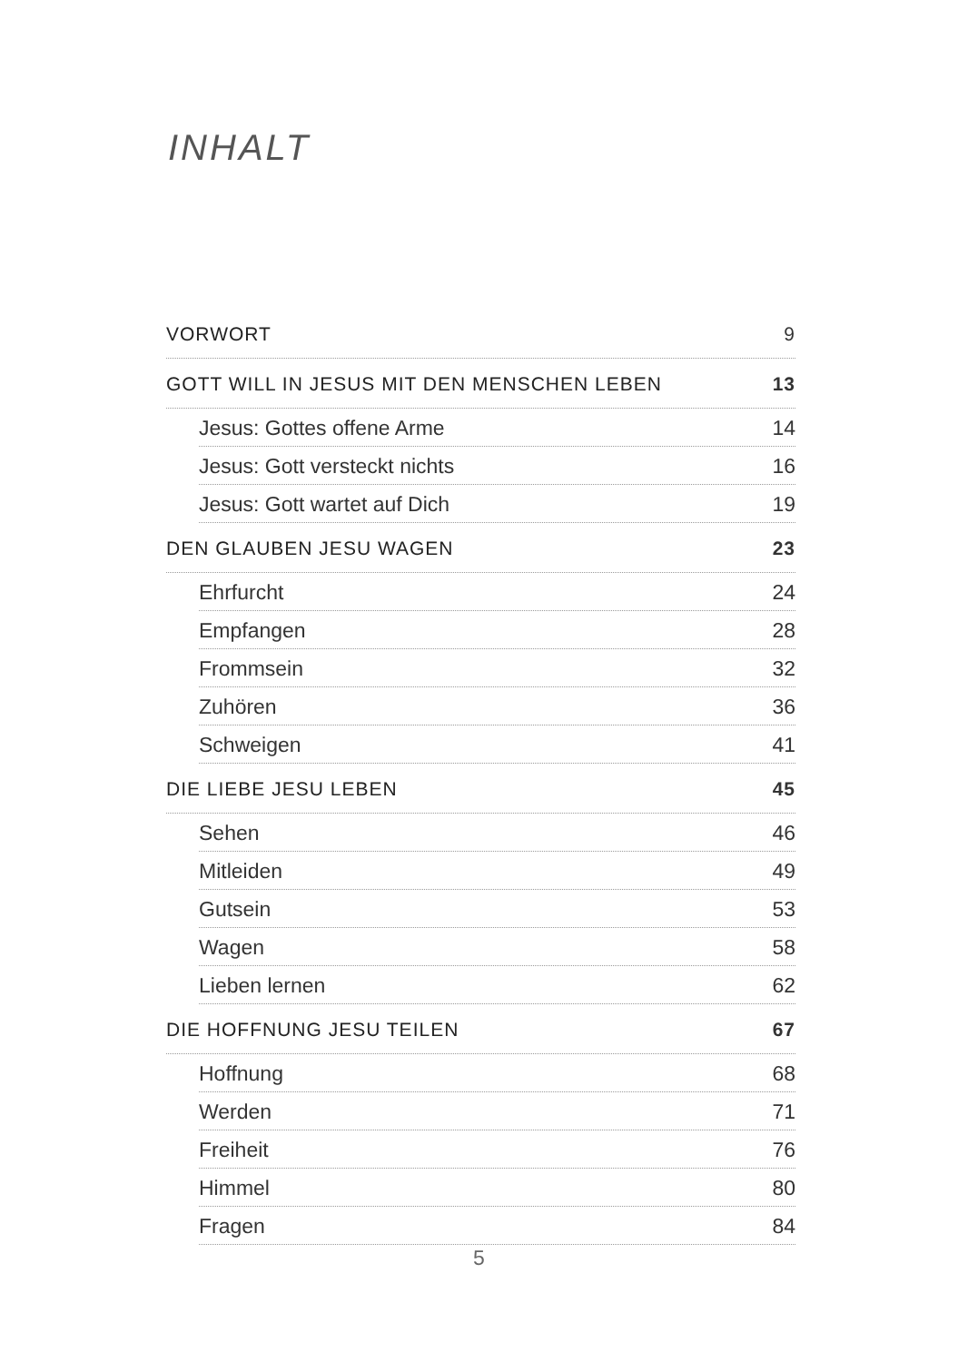INHALT
VORWORT 9
GOTT WILL IN JESUS MIT DEN MENSCHEN LEBEN 13
Jesus: Gottes offene Arme 14
Jesus: Gott versteckt nichts 16
Jesus: Gott wartet auf Dich 19
DEN GLAUBEN JESU WAGEN 23
Ehrfurcht 24
Empfangen 28
Frommsein 32
Zuhören 36
Schweigen 41
DIE LIEBE JESU LEBEN 45
Sehen 46
Mitleiden 49
Gutsein 53
Wagen 58
Lieben lernen 62
DIE HOFFNUNG JESU TEILEN 67
Hoffnung 68
Werden 71
Freiheit 76
Himmel 80
Fragen 84
5